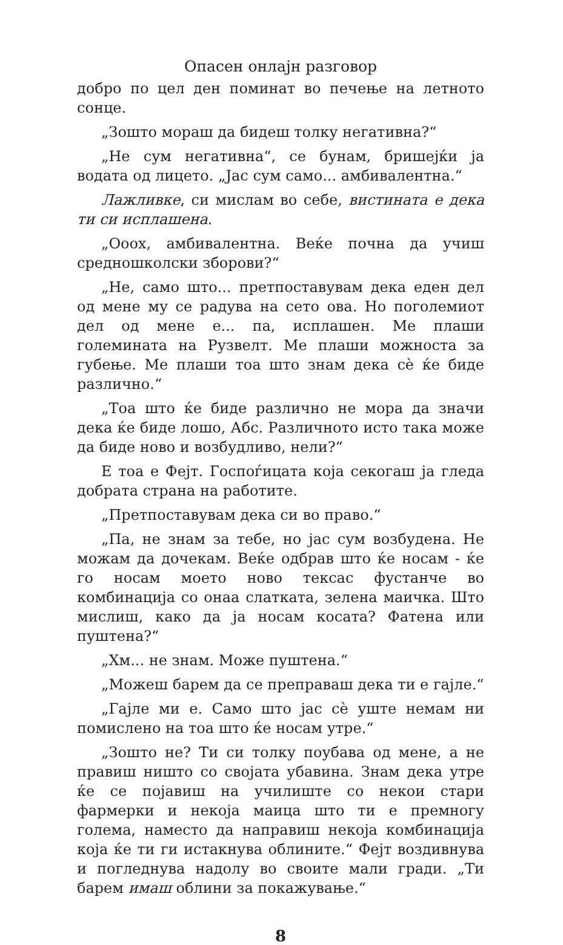Опасен онлајн разговор
добро по цел ден поминат во печење на летното сонце.
„Зошто мораш да бидеш толку негативна?“
„Не сум негативна“, се бунам, бришејќи ја водата од лицето. „Јас сум само... амбивалентна.“
Лажливке, си мислам во себе, вистината е дека ти си исплашена.
„Ооох, амбивалентна. Веќе почна да учиш средношколски зборови?“
„Не, само што... претпоставувам дека еден дел од мене му се радува на сето ова. Но поголемиот дел од мене е... па, исплашен. Ме плаши големината на Рузвелт. Ме плаши можноста за губење. Ме плаши тоа што знам дека сè ќе биде различно.“
„Тоа што ќе биде различно не мора да значи дека ќе биде лошо, Абс. Различното исто така може да биде ново и возбудливо, нели?“
Е тоа е Фејт. Госпоѓицата која секогаш ја гледа добрата страна на работите.
„Претпоставувам дека си во право.“
„Па, не знам за тебе, но јас сум возбудена. Не можам да дочекам. Веќе одбрав што ќе носам - ќе го носам моето ново тексас фустанче во комбинација со онаа слатката, зелена маичка. Што мислиш, како да ја носам косата? Фатена или пуштена?“
„Хм... не знам. Може пуштена.“
„Можеш барем да се преправаш дека ти е гајле.“
„Гајле ми е. Само што јас сè уште немам ни помислено на тоа што ќе носам утре.“
„Зошто не? Ти си толку поубава од мене, а не правиш ништо со својата убавина. Знам дека утре ќе се појавиш на училиште со некои стари фармерки и некоја маица што ти е премногу голема, наместо да направиш некоја комбинација која ќе ти ги истакнува облините.“ Фејт воздивнува и погледнува надолу во своите мали гради. „Ти барем имаш облини за покажување.“
8